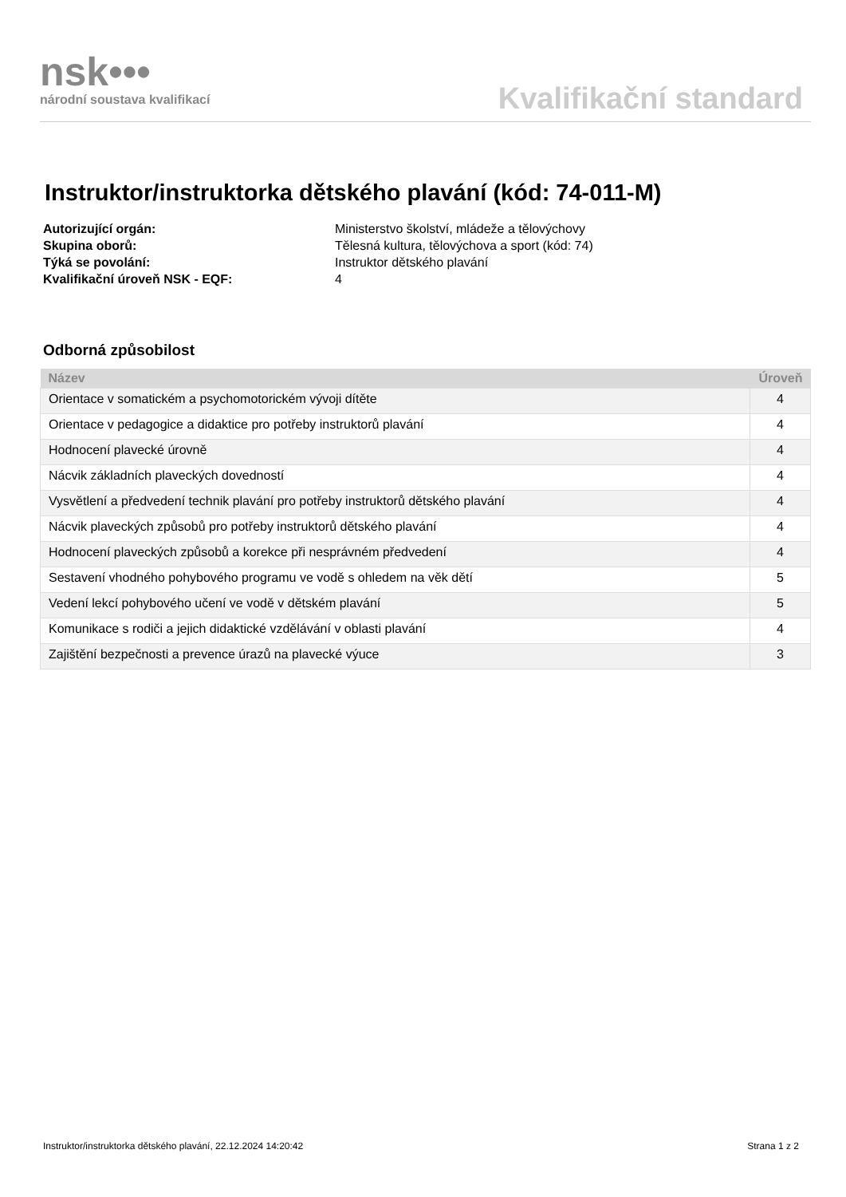nsk•••
národní soustava kvalifikací
Kvalifikační standard
Instruktor/instruktorka dětského plavání (kód: 74-011-M)
Autorizující orgán: Ministerstvo školství, mládeže a tělovýchovy
Skupina oborů: Tělesná kultura, tělovýchova a sport (kód: 74)
Týká se povolání: Instruktor dětského plavání
Kvalifikační úroveň NSK - EQF: 4
Odborná způsobilost
| Název | Úroveň |
| --- | --- |
| Orientace v somatickém a psychomotorickém vývoji dítěte | 4 |
| Orientace v pedagogice a didaktice pro potřeby instruktorů plavání | 4 |
| Hodnocení plavecké úrovně | 4 |
| Nácvik základních plaveckých dovedností | 4 |
| Vysvětlení a předvedení technik plavání pro potřeby instruktorů dětského plavání | 4 |
| Nácvik plaveckých způsobů pro potřeby instruktorů dětského plavání | 4 |
| Hodnocení plaveckých způsobů a korekce při nesprávném předvedení | 4 |
| Sestavení vhodného pohybového programu ve vodě s ohledem na věk dětí | 5 |
| Vedení lekcí pohybového učení ve vodě v dětském plavání | 5 |
| Komunikace s rodiči a jejich didaktické vzdělávání v oblasti plavání | 4 |
| Zajištění bezpečnosti a prevence úrazů na plavecké výuce | 3 |
Instruktor/instruktorka dětského plavání, 22.12.2024 14:20:42 Strana 1 z 2